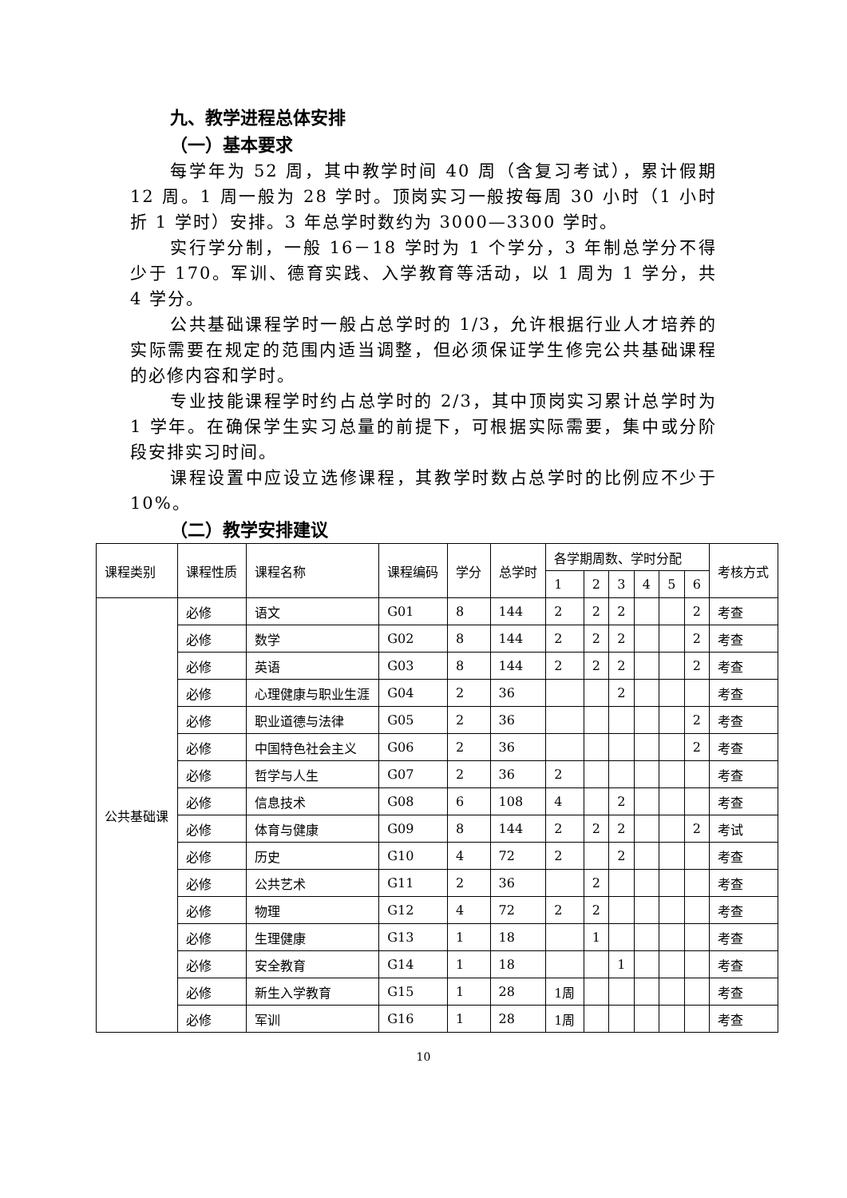九、教学进程总体安排
（一）基本要求
每学年为 52 周，其中教学时间 40 周（含复习考试），累计假期 12 周。1 周一般为 28 学时。顶岗实习一般按每周 30 小时（1 小时折 1 学时）安排。3 年总学时数约为 3000—3300 学时。
实行学分制，一般 16－18 学时为 1 个学分，3 年制总学分不得少于 170。军训、德育实践、入学教育等活动，以 1 周为 1 学分，共 4 学分。
公共基础课程学时一般占总学时的 1/3，允许根据行业人才培养的实际需要在规定的范围内适当调整，但必须保证学生修完公共基础课程的必修内容和学时。
专业技能课程学时约占总学时的 2/3，其中顶岗实习累计总学时为 1 学年。在确保学生实习总量的前提下，可根据实际需要，集中或分阶段安排实习时间。
课程设置中应设立选修课程，其教学时数占总学时的比例应不少于 10%。
（二）教学安排建议
| 课程类别 | 课程性质 | 课程名称 | 课程编码 | 学分 | 总学时 | 各学期周数、学时分配 | | | | | | 考核方式 |
| | | | | | | 1 | 2 | 3 | 4 | 5 | 6 | |
| 公共基础课 | 必修 | 语文 | G01 | 8 | 144 | 2 | 2 | 2 | | | 2 | 考查 |
| | 必修 | 数学 | G02 | 8 | 144 | 2 | 2 | 2 | | | 2 | 考查 |
| | 必修 | 英语 | G03 | 8 | 144 | 2 | 2 | 2 | | | 2 | 考查 |
| | 必修 | 心理健康与职业生涯 | G04 | 2 | 36 | | | 2 | | | | 考查 |
| | 必修 | 职业道德与法律 | G05 | 2 | 36 | | | | | | 2 | 考查 |
| | 必修 | 中国特色社会主义 | G06 | 2 | 36 | | | | | | 2 | 考查 |
| | 必修 | 哲学与人生 | G07 | 2 | 36 | 2 | | | | | | 考查 |
| | 必修 | 信息技术 | G08 | 6 | 108 | 4 | | 2 | | | | 考查 |
| | 必修 | 体育与健康 | G09 | 8 | 144 | 2 | 2 | 2 | | | 2 | 考试 |
| | 必修 | 历史 | G10 | 4 | 72 | 2 | | 2 | | | | 考查 |
| | 必修 | 公共艺术 | G11 | 2 | 36 | | 2 | | | | | 考查 |
| | 必修 | 物理 | G12 | 4 | 72 | 2 | 2 | | | | | 考查 |
| | 必修 | 生理健康 | G13 | 1 | 18 | | 1 | | | | | 考查 |
| | 必修 | 安全教育 | G14 | 1 | 18 | | | 1 | | | | 考查 |
| | 必修 | 新生入学教育 | G15 | 1 | 28 | 1周 | | | | | | 考查 |
| | 必修 | 军训 | G16 | 1 | 28 | 1周 | | | | | | 考查 |
10